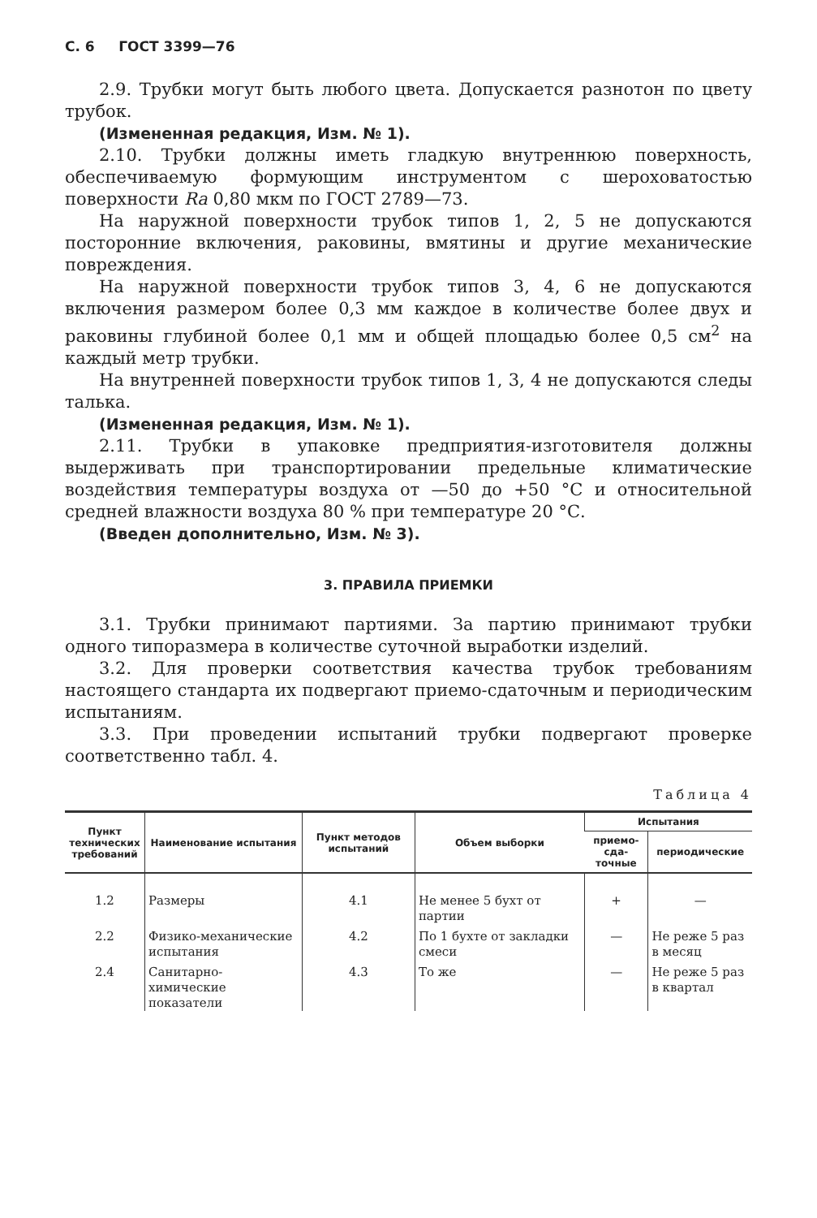С. 6 ГОСТ 3399—76
2.9. Трубки могут быть любого цвета. Допускается разнотон по цвету трубок.
(Измененная редакция, Изм. № 1).
2.10. Трубки должны иметь гладкую внутреннюю поверхность, обеспечиваемую формующим инструментом с шероховатостью поверхности Ra 0,80 мкм по ГОСТ 2789—73.
На наружной поверхности трубок типов 1, 2, 5 не допускаются посторонние включения, раковины, вмятины и другие механические повреждения.
На наружной поверхности трубок типов 3, 4, 6 не допускаются включения размером более 0,3 мм каждое в количестве более двух и раковины глубиной более 0,1 мм и общей площадью более 0,5 см<sup>2</sup> на каждый метр трубки.
На внутренней поверхности трубок типов 1, 3, 4 не допускаются следы талька.
(Измененная редакция, Изм. № 1).
2.11. Трубки в упаковке предприятия-изготовителя должны выдерживать при транспортировании предельные климатические воздействия температуры воздуха от —50 до +50 °С и относительной средней влажности воздуха 80 % при температуре 20 °С.
(Введен дополнительно, Изм. № 3).
3. ПРАВИЛА ПРИЕМКИ
3.1. Трубки принимают партиями. За партию принимают трубки одного типоразмера в количестве суточной выработки изделий.
3.2. Для проверки соответствия качества трубок требованиям настоящего стандарта их подвергают приемо-сдаточным и периодическим испытаниям.
3.3. При проведении испытаний трубки подвергают проверке соответственно табл. 4.
Таблица 4
| Пункт техничес­ких тре­бований | Наименование испытания | Пункт методов испытаний | Объем выборки | Испытания | |
| --- | --- | --- | --- | --- | --- |
| | | | | прие­мо-сда­точные | периоди­ческие |
| 1.2 | Размеры | 4.1 | Не менее 5 бухт от партии | + | — |
| 2.2 | Физико-механические испытания | 4.2 | По 1 бухте от закладки смеси | — | Не реже 5 раз в месяц |
| 2.4 | Санитарно-химические показатели | 4.3 | То же | — | Не реже 5 раз в квартал |